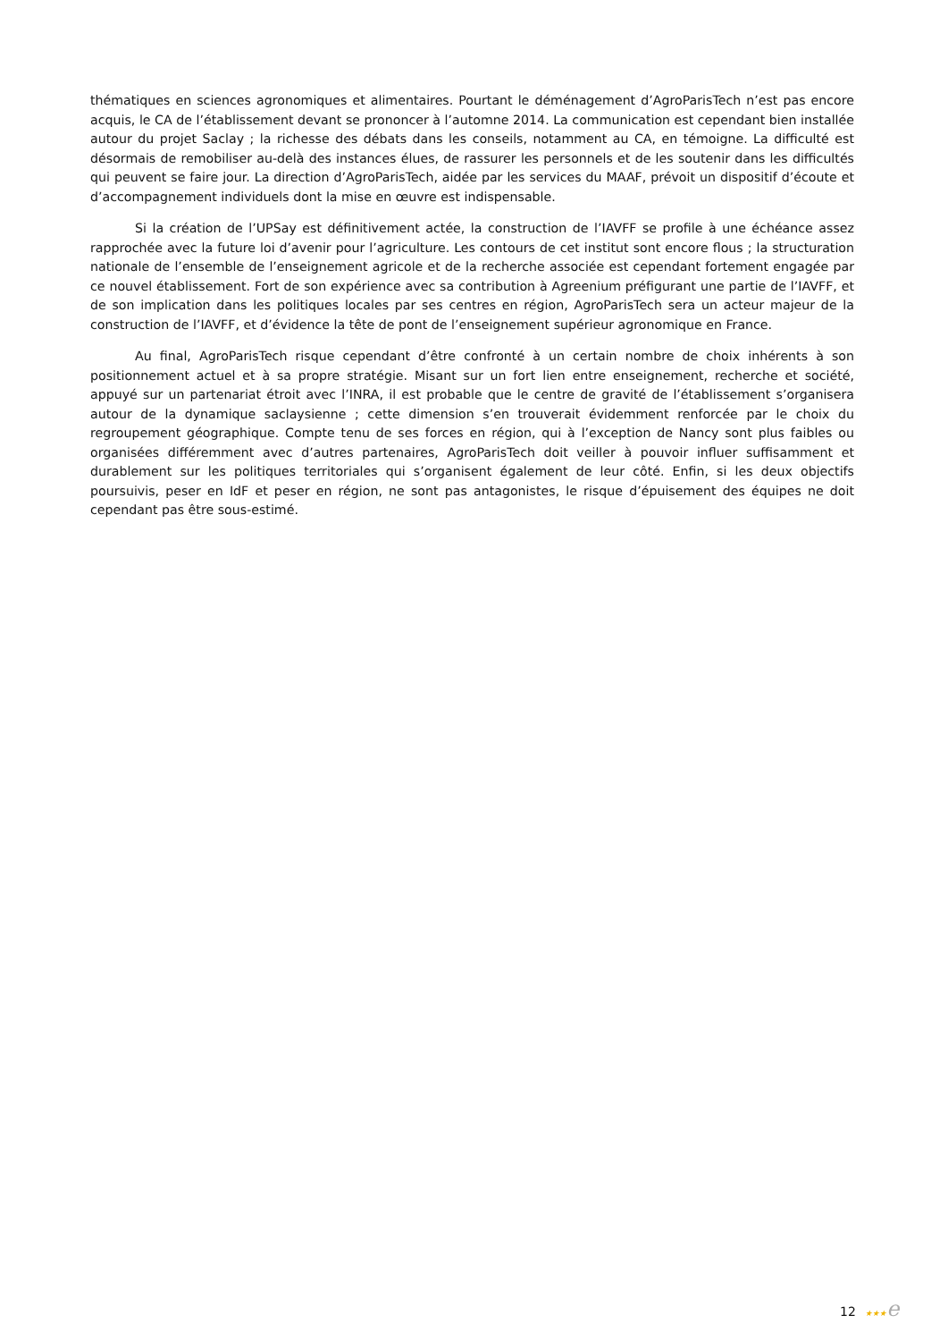thématiques en sciences agronomiques et alimentaires. Pourtant le déménagement d’AgroParisTech n’est pas encore acquis, le CA de l’établissement devant se prononcer à l’automne 2014. La communication est cependant bien installée autour du projet Saclay ; la richesse des débats dans les conseils, notamment au CA, en témoigne. La difficulté est désormais de remobiliser au-delà des instances élues, de rassurer les personnels et de les soutenir dans les difficultés qui peuvent se faire jour. La direction d’AgroParisTech, aidée par les services du MAAF, prévoit un dispositif d’écoute et d’accompagnement individuels dont la mise en œuvre est indispensable.
Si la création de l’UPSay est définitivement actée, la construction de l’IAVFF se profile à une échéance assez rapprochée avec la future loi d’avenir pour l’agriculture. Les contours de cet institut sont encore flous ; la structuration nationale de l’ensemble de l’enseignement agricole et de la recherche associée est cependant fortement engagée par ce nouvel établissement. Fort de son expérience avec sa contribution à Agreenium préfigurant une partie de l’IAVFF, et de son implication dans les politiques locales par ses centres en région, AgroParisTech sera un acteur majeur de la construction de l’IAVFF, et d’évidence la tête de pont de l’enseignement supérieur agronomique en France.
Au final, AgroParisTech risque cependant d’être confronté à un certain nombre de choix inhérents à son positionnement actuel et à sa propre stratégie. Misant sur un fort lien entre enseignement, recherche et société, appuyé sur un partenariat étroit avec l’INRA, il est probable que le centre de gravité de l’établissement s’organisera autour de la dynamique saclaysienne ; cette dimension s’en trouverait évidemment renforcée par le choix du regroupement géographique. Compte tenu de ses forces en région, qui à l’exception de Nancy sont plus faibles ou organisées différemment avec d’autres partenaires, AgroParisTech doit veiller à pouvoir influer suffisamment et durablement sur les politiques territoriales qui s’organisent également de leur côté. Enfin, si les deux objectifs poursuivis, peser en IdF et peser en région, ne sont pas antagonistes, le risque d’épuisement des équipes ne doit cependant pas être sous-estimé.
12 ★★★e